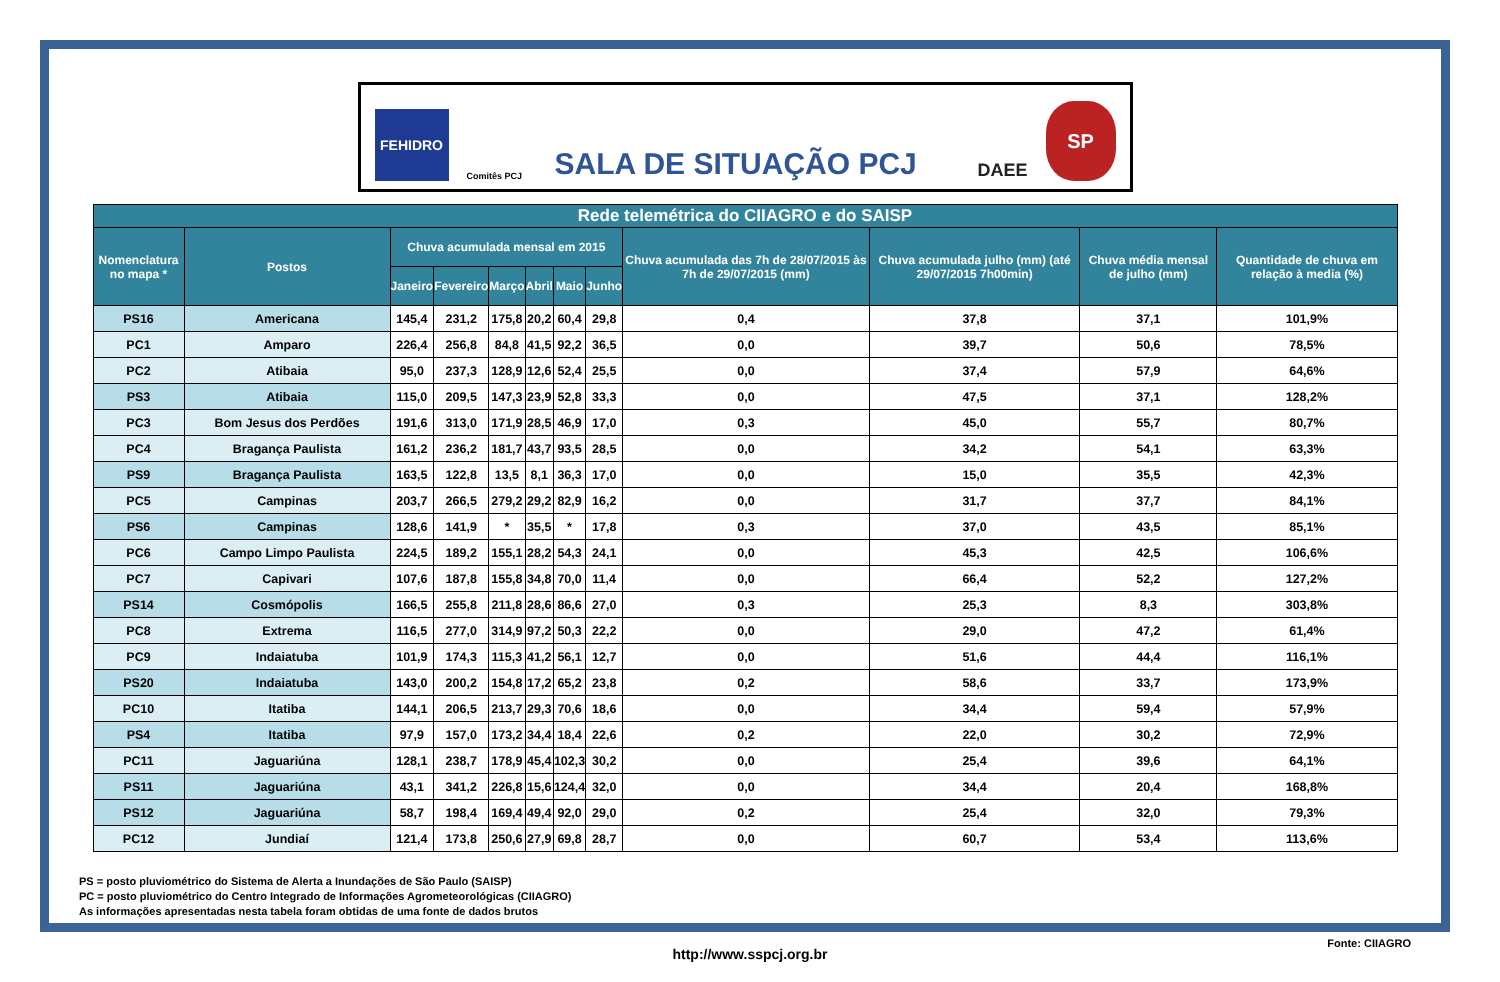FEHIDRO
Comitês PCJ
SALA DE SITUAÇÃO PCJ
DAEE
SP
| Rede telemétrica do CIIAGRO e do SAISP | | | | | | | | | | | |
| --- | --- | --- | --- | --- | --- | --- | --- | --- | --- | --- | --- |
| Nomenclatura no mapa * | Postos | Chuva acumulada mensal em 2015 | | | | | | Chuva acumulada das 7h de 28/07/2015 às 7h de 29/07/2015 (mm) | Chuva acumulada julho (mm) (até 29/07/2015 7h00min) | Chuva média mensal de julho (mm) | Quantidade de chuva em relação à media (%) |
| | | Janeiro | Fevereiro | Março | Abril | Maio | Junho | | | | |
| PS16 | Americana | 145,4 | 231,2 | 175,8 | 20,2 | 60,4 | 29,8 | 0,4 | 37,8 | 37,1 | 101,9% |
| PC1 | Amparo | 226,4 | 256,8 | 84,8 | 41,5 | 92,2 | 36,5 | 0,0 | 39,7 | 50,6 | 78,5% |
| PC2 | Atibaia | 95,0 | 237,3 | 128,9 | 12,6 | 52,4 | 25,5 | 0,0 | 37,4 | 57,9 | 64,6% |
| PS3 | Atibaia | 115,0 | 209,5 | 147,3 | 23,9 | 52,8 | 33,3 | 0,0 | 47,5 | 37,1 | 128,2% |
| PC3 | Bom Jesus dos Perdões | 191,6 | 313,0 | 171,9 | 28,5 | 46,9 | 17,0 | 0,3 | 45,0 | 55,7 | 80,7% |
| PC4 | Bragança Paulista | 161,2 | 236,2 | 181,7 | 43,7 | 93,5 | 28,5 | 0,0 | 34,2 | 54,1 | 63,3% |
| PS9 | Bragança Paulista | 163,5 | 122,8 | 13,5 | 8,1 | 36,3 | 17,0 | 0,0 | 15,0 | 35,5 | 42,3% |
| PC5 | Campinas | 203,7 | 266,5 | 279,2 | 29,2 | 82,9 | 16,2 | 0,0 | 31,7 | 37,7 | 84,1% |
| PS6 | Campinas | 128,6 | 141,9 | * | 35,5 | * | 17,8 | 0,3 | 37,0 | 43,5 | 85,1% |
| PC6 | Campo Limpo Paulista | 224,5 | 189,2 | 155,1 | 28,2 | 54,3 | 24,1 | 0,0 | 45,3 | 42,5 | 106,6% |
| PC7 | Capivari | 107,6 | 187,8 | 155,8 | 34,8 | 70,0 | 11,4 | 0,0 | 66,4 | 52,2 | 127,2% |
| PS14 | Cosmópolis | 166,5 | 255,8 | 211,8 | 28,6 | 86,6 | 27,0 | 0,3 | 25,3 | 8,3 | 303,8% |
| PC8 | Extrema | 116,5 | 277,0 | 314,9 | 97,2 | 50,3 | 22,2 | 0,0 | 29,0 | 47,2 | 61,4% |
| PC9 | Indaiatuba | 101,9 | 174,3 | 115,3 | 41,2 | 56,1 | 12,7 | 0,0 | 51,6 | 44,4 | 116,1% |
| PS20 | Indaiatuba | 143,0 | 200,2 | 154,8 | 17,2 | 65,2 | 23,8 | 0,2 | 58,6 | 33,7 | 173,9% |
| PC10 | Itatiba | 144,1 | 206,5 | 213,7 | 29,3 | 70,6 | 18,6 | 0,0 | 34,4 | 59,4 | 57,9% |
| PS4 | Itatiba | 97,9 | 157,0 | 173,2 | 34,4 | 18,4 | 22,6 | 0,2 | 22,0 | 30,2 | 72,9% |
| PC11 | Jaguariúna | 128,1 | 238,7 | 178,9 | 45,4 | 102,3 | 30,2 | 0,0 | 25,4 | 39,6 | 64,1% |
| PS11 | Jaguariúna | 43,1 | 341,2 | 226,8 | 15,6 | 124,4 | 32,0 | 0,0 | 34,4 | 20,4 | 168,8% |
| PS12 | Jaguariúna | 58,7 | 198,4 | 169,4 | 49,4 | 92,0 | 29,0 | 0,2 | 25,4 | 32,0 | 79,3% |
| PC12 | Jundiaí | 121,4 | 173,8 | 250,6 | 27,9 | 69,8 | 28,7 | 0,0 | 60,7 | 53,4 | 113,6% |
PS = posto pluviométrico do Sistema de Alerta a Inundações de São Paulo (SAISP)
PC = posto pluviométrico do Centro Integrado de Informações Agrometeorológicas (CIIAGRO)
As informações apresentadas nesta tabela foram obtidas de uma fonte de dados brutos
Fonte: CIIAGRO
http://www.sspcj.org.br